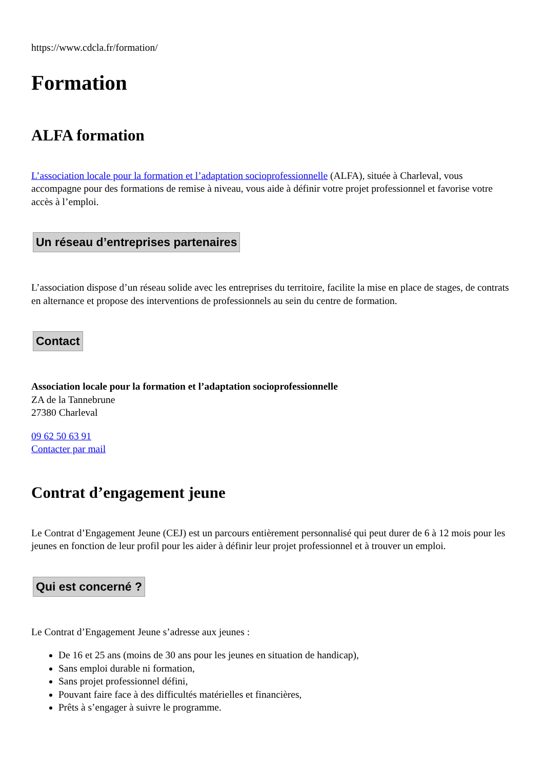https://www.cdcla.fr/formation/
Formation
ALFA formation
L’association locale pour la formation et l’adaptation socioprofessionnelle (ALFA), située à Charleval, vous accompagne pour des formations de remise à niveau, vous aide à définir votre projet professionnel et favorise votre accès à l’emploi.
Un réseau d’entreprises partenaires
L’association dispose d’un réseau solide avec les entreprises du territoire, facilite la mise en place de stages, de contrats en alternance et propose des interventions de professionnels au sein du centre de formation.
Contact
Association locale pour la formation et l’adaptation socioprofessionnelle
ZA de la Tannebrune
27380 Charleval
09 62 50 63 91
Contacter par mail
Contrat d’engagement jeune
Le Contrat d’Engagement Jeune (CEJ) est un parcours entièrement personnalisé qui peut durer de 6 à 12 mois pour les jeunes en fonction de leur profil pour les aider à définir leur projet professionnel et à trouver un emploi.
Qui est concerné ?
Le Contrat d’Engagement Jeune s’adresse aux jeunes :
De 16 et 25 ans (moins de 30 ans pour les jeunes en situation de handicap),
Sans emploi durable ni formation,
Sans projet professionnel défini,
Pouvant faire face à des difficultés matérielles et financières,
Prêts à s’engager à suivre le programme.